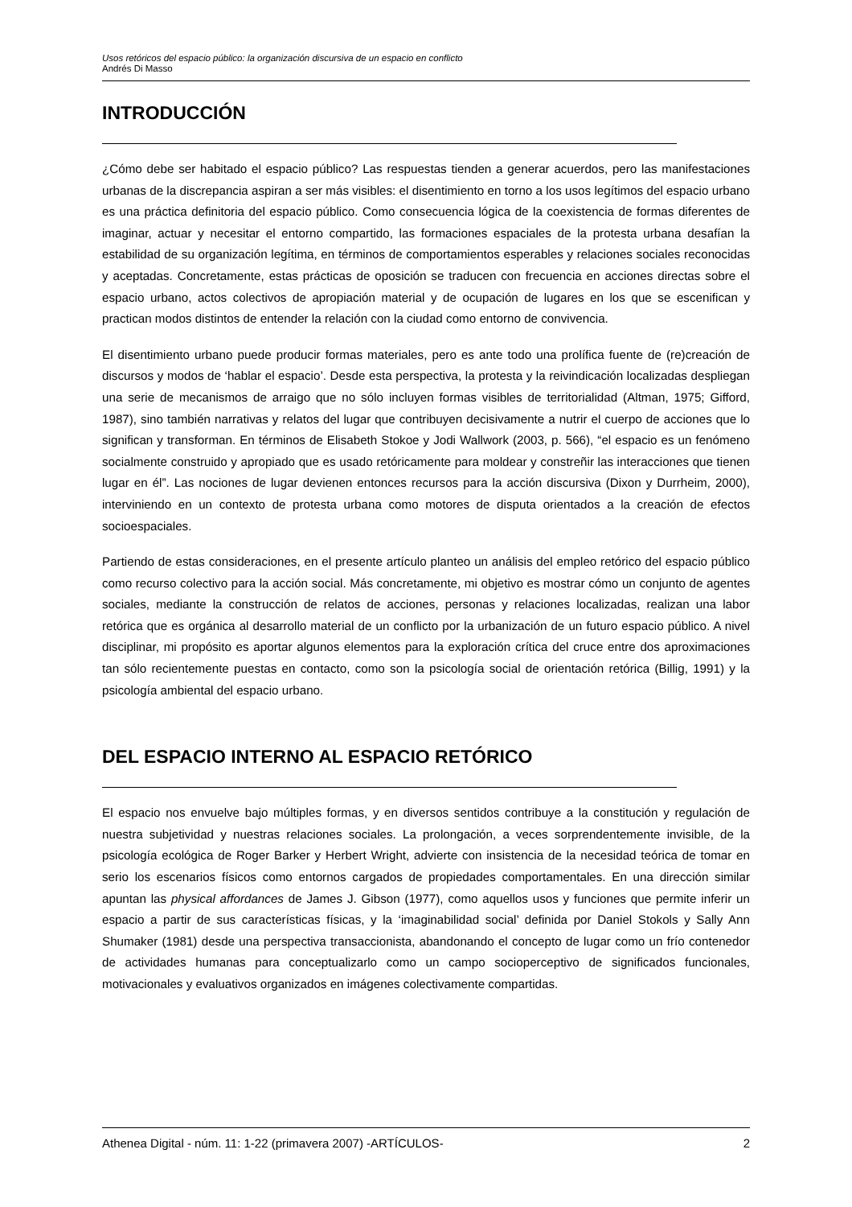Usos retóricos del espacio público: la organización discursiva de un espacio en conflicto
Andrés Di Masso
INTRODUCCIÓN
¿Cómo debe ser habitado el espacio público? Las respuestas tienden a generar acuerdos, pero las manifestaciones urbanas de la discrepancia aspiran a ser más visibles: el disentimiento en torno a los usos legítimos del espacio urbano es una práctica definitoria del espacio público. Como consecuencia lógica de la coexistencia de formas diferentes de imaginar, actuar y necesitar el entorno compartido, las formaciones espaciales de la protesta urbana desafían la estabilidad de su organización legítima, en términos de comportamientos esperables y relaciones sociales reconocidas y aceptadas. Concretamente, estas prácticas de oposición se traducen con frecuencia en acciones directas sobre el espacio urbano, actos colectivos de apropiación material y de ocupación de lugares en los que se escenifican y practican modos distintos de entender la relación con la ciudad como entorno de convivencia.
El disentimiento urbano puede producir formas materiales, pero es ante todo una prolífica fuente de (re)creación de discursos y modos de ‘hablar el espacio’. Desde esta perspectiva, la protesta y la reivindicación localizadas despliegan una serie de mecanismos de arraigo que no sólo incluyen formas visibles de territorialidad (Altman, 1975; Gifford, 1987), sino también narrativas y relatos del lugar que contribuyen decisivamente a nutrir el cuerpo de acciones que lo significan y transforman. En términos de Elisabeth Stokoe y Jodi Wallwork (2003, p. 566), “el espacio es un fenómeno socialmente construido y apropiado que es usado retóricamente para moldear y constreñir las interacciones que tienen lugar en él”. Las nociones de lugar devienen entonces recursos para la acción discursiva (Dixon y Durrheim, 2000), interviniendo en un contexto de protesta urbana como motores de disputa orientados a la creación de efectos socioespaciales.
Partiendo de estas consideraciones, en el presente artículo planteo un análisis del empleo retórico del espacio público como recurso colectivo para la acción social. Más concretamente, mi objetivo es mostrar cómo un conjunto de agentes sociales, mediante la construcción de relatos de acciones, personas y relaciones localizadas, realizan una labor retórica que es orgánica al desarrollo material de un conflicto por la urbanización de un futuro espacio público. A nivel disciplinar, mi propósito es aportar algunos elementos para la exploración crítica del cruce entre dos aproximaciones tan sólo recientemente puestas en contacto, como son la psicología social de orientación retórica (Billig, 1991) y la psicología ambiental del espacio urbano.
DEL ESPACIO INTERNO AL ESPACIO RETÓRICO
El espacio nos envuelve bajo múltiples formas, y en diversos sentidos contribuye a la constitución y regulación de nuestra subjetividad y nuestras relaciones sociales. La prolongación, a veces sorprendentemente invisible, de la psicología ecológica de Roger Barker y Herbert Wright, advierte con insistencia de la necesidad teórica de tomar en serio los escenarios físicos como entornos cargados de propiedades comportamentales. En una dirección similar apuntan las physical affordances de James J. Gibson (1977), como aquellos usos y funciones que permite inferir un espacio a partir de sus características físicas, y la ‘imaginabilidad social’ definida por Daniel Stokols y Sally Ann Shumaker (1981) desde una perspectiva transaccionista, abandonando el concepto de lugar como un frío contenedor de actividades humanas para conceptualizarlo como un campo socioperceptivo de significados funcionales, motivacionales y evaluativos organizados en imágenes colectivamente compartidas.
Athenea Digital - núm. 11: 1-22 (primavera 2007) -ARTÍCULOS- 2